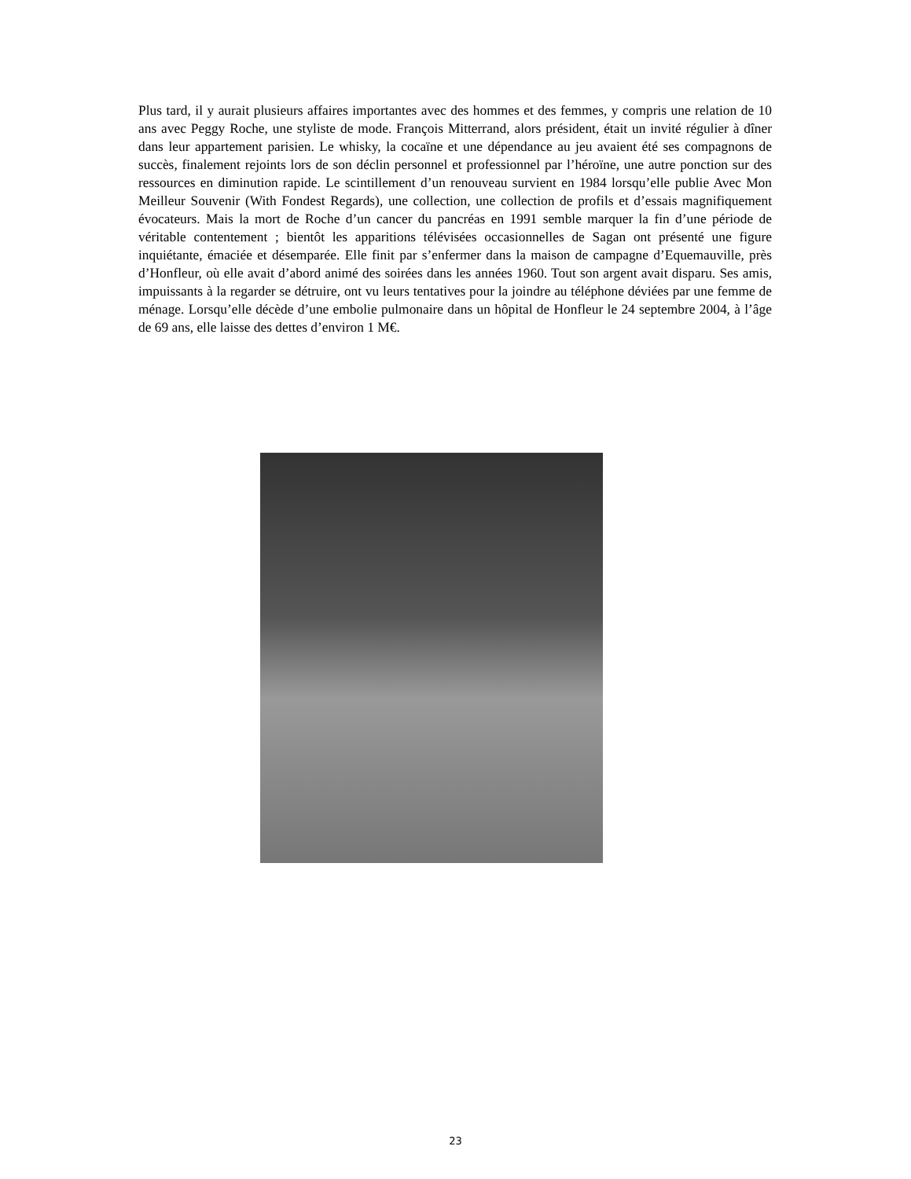Plus tard, il y aurait plusieurs affaires importantes avec des hommes et des femmes, y compris une relation de 10 ans avec Peggy Roche, une styliste de mode. François Mitterrand, alors président, était un invité régulier à dîner dans leur appartement parisien. Le whisky, la cocaïne et une dépendance au jeu avaient été ses compagnons de succès, finalement rejoints lors de son déclin personnel et professionnel par l’héroïne, une autre ponction sur des ressources en diminution rapide. Le scintillement d’un renouveau survient en 1984 lorsqu’elle publie Avec Mon Meilleur Souvenir (With Fondest Regards), une collection, une collection de profils et d’essais magnifiquement évocateurs. Mais la mort de Roche d’un cancer du pancréas en 1991 semble marquer la fin d’une période de véritable contentement ; bientôt les apparitions télévisées occasionnelles de Sagan ont présenté une figure inquiétante, émaciée et désemparée. Elle finit par s’enfermer dans la maison de campagne d’Equemauville, près d’Honfleur, où elle avait d’abord animé des soirées dans les années 1960. Tout son argent avait disparu. Ses amis, impuissants à la regarder se détruire, ont vu leurs tentatives pour la joindre au téléphone déviées par une femme de ménage. Lorsqu’elle décède d’une embolie pulmonaire dans un hôpital de Honfleur le 24 septembre 2004, à l’âge de 69 ans, elle laisse des dettes d’environ 1 M€.
23